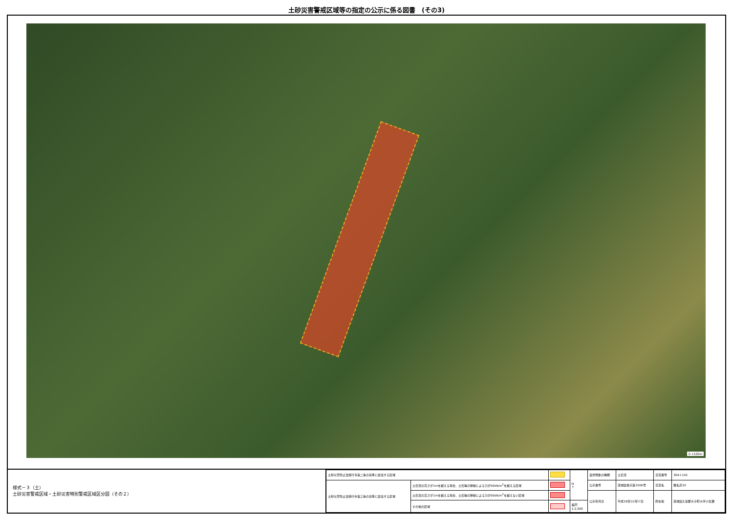土砂災害警戒区域等の指定の公示に係る図書　(その3)
0 ×100m
様式－３（土）
土砂災害警戒区域・土砂災害特別警戒区域区分図（その２）
| 土砂災害防止法施行令第二条の基準に該当する区域 | | | N ↑ | 自然現象の種類 | 土石流 | 渓流番号 | 364-Ⅰ-142 |
| 土砂災害防止法施行令第三条の基準に該当する区域 | 土石流の高さが1mを超える場合、土石等の移動による力が50kN/m<sup>2</sup>を超える区域 | | | 公示番号 | 茨城県告示第1506号 | 渓流名 | 無名沢10 |
| | 土石流の高さが1mを超える場合、土石等の移動による力が50kN/m<sup>2</sup>を超えない区域 | | | 公示年月日 | 平成19年12月17日 | 所在地 | 茨城県久慈郡大子町大字小生瀬 |
| | その他の区域 | | 縮尺 1:2,500 | | | | |